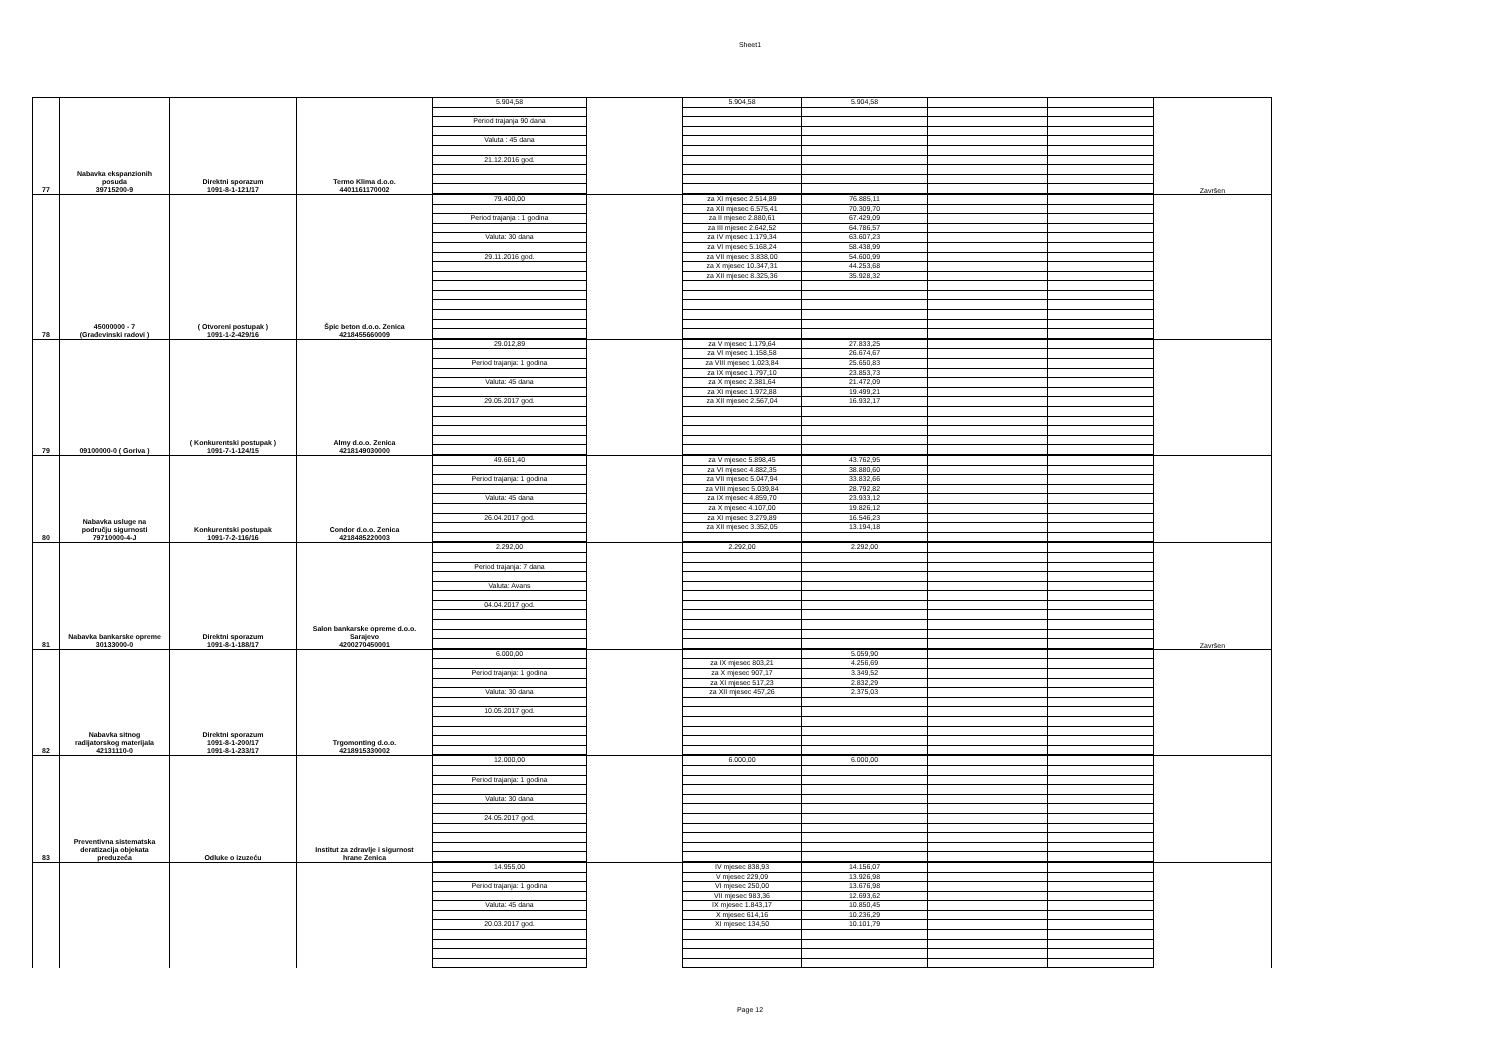Sheet1
| 77 | Nabavka ekspanzionih posuda 39715200-9 | Direktni sporazum 1091-8-1-121/17 | Termo Klima d.o.o. 4401161170002 | 5.904,58 Period trajanja 90 dana Valuta : 45 dana 21.12.2016 god. | | 5.904,58 | 5.904,58 | | | Završen |
| 78 | 45000000 - 7 (Građevinski radovi ) | ( Otvoreni postupak ) 1091-1-2-429/16 | Špic beton d.o.o. Zenica 4218455660009 | 79.400,00 Period trajanja : 1 godina Valuta: 30 dana 29.11.2016 god. | | za XI mjesec 2.514,89 za XII mjesec 6.575,41 za II mjesec 2.880,61 za III mjesec 2.642,52 za IV mjesec 1.179,34 za VI mjesec 5.168,24 za VII mjesec 3.838,00 za X mjesec 10.347,31 za XII mjesec 8.325,36 | 76.885,11 70.309,70 67.429,09 64.786,57 63.607,23 58.438,99 54.600,99 44.253,68 35.928,32 | | | |
| 79 | 09100000-0 ( Goriva ) | ( Konkurentski postupak ) 1091-7-1-124/15 | Almy d.o.o. Zenica 4218149030000 | 29.012,89 Period trajanja: 1 godina Valuta: 45 dana 29.05.2017 god. | | za V mjesec 1.179,64 za VI mjesec 1.158,58 za VIII mjesec 1.023,84 za IX mjesec 1.797,10 za X mjesec 2.381,64 za XI mjesec 1.972,88 za XII mjesec 2.567,04 | 27.833,25 26.674,67 25.650,83 23.853,73 21.472,09 19.499,21 16.932,17 | | | |
| 80 | Nabavka usluge na području sigurnosti 79710000-4-J | Konkurentski postupak 1091-7-2-116/16 | Condor d.o.o. Zenica 4218485220003 | 49.661,40 Period trajanja: 1 godina Valuta: 45 dana 26.04.2017 god. | | za V mjesec 5.898,45 za VI mjesec 4.882,35 za VII mjesec 5.047,94 za VIII mjesec 5.039,84 za IX mjesec 4.859,70 za X mjesec 4.107,00 za XI mjesec 3.279,89 za XII mjesec 3.352,05 | 43.762,95 38.880,60 33.832,66 28.792,82 23.933,12 19.826,12 16.546,23 13.194,18 | | | |
| 81 | Nabavka bankarske opreme 30133000-0 | Direktni sporazum 1091-8-1-188/17 | Salon bankarske opreme d.o.o. Sarajevo 4200270450001 | 2.292,00 Period trajanja: 7 dana Valuta: Avans 04.04.2017 god. | | 2.292,00 | 2.292,00 | | | Završen |
| 82 | Nabavka sitnog radijatorskog materijala 42131110-0 | Direktni sporazum 1091-8-1-200/17 1091-8-1-233/17 | Trgomonting d.o.o. 4218915330002 | 6.000,00 Period trajanja: 1 godina Valuta: 30 dana 10.05.2017 god. | | za IX mjesec 803,21 za X mjesec 907,17 za XI mjesec 517,23 za XII mjesec 457,26 | 5.059,90 4.256,69 3.349,52 2.832,29 2.375,03 | | | |
| 83 | Preventivna sistematska deratizacija objekata preduzeća | Odluke o izuzeću | Institut za zdravlje i sigurnost hrane Zenica | 12.000,00 Period trajanja: 1 godina Valuta: 30 dana 24.05.2017 god. | | 6.000,00 | 6.000,00 | | | |
| | | | | 14.955,00 Period trajanja: 1 godina Valuta: 45 dana 20.03.2017 god. | | IV mjesec 838,93 V mjesec 229,09 VI mjesec 250,00 VII mjesec 983,36 IX mjesec 1.843,17 X mjesec 614,16 XI mjesec 134,50 | 14.156,07 13.926,98 13.676,98 12.693,62 10.850,45 10.236,29 10.101,79 | | | |
Page 12